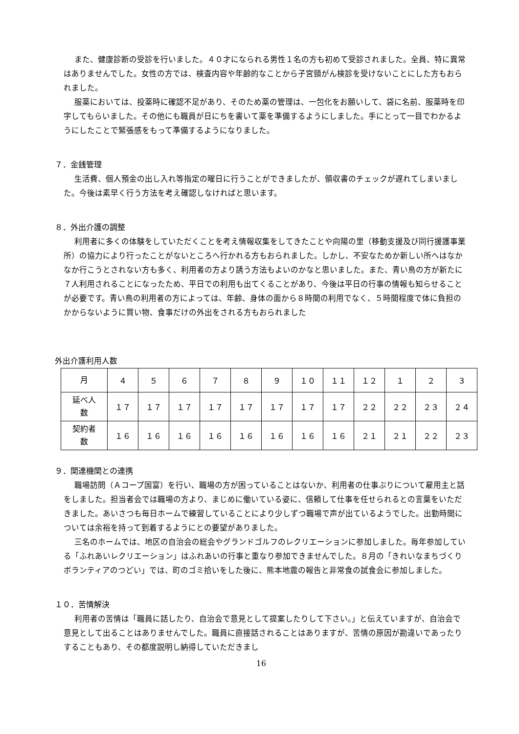また、健康診断の受診を行いました。４０才になられる男性１名の方も初めて受診されました。全員、特に異常はありませんでした。女性の方では、検査内容や年齢的なことから子宮頸がん検診を受けないことにした方もおられました。
服薬においては、投薬時に確認不足があり、そのため薬の管理は、一包化をお願いして、袋に名前、服薬時を印字してもらいました。その他にも職員が日にちを書いて薬を準備するようにしました。手にとって一目でわかるようにしたことで緊張感をもって準備するようになりました。
７．金銭管理
生活費、個人預金の出し入れ等指定の曜日に行うことができましたが、領収書のチェックが遅れてしまいました。今後は素早く行う方法を考え確認しなければと思います。
８．外出介護の調整
利用者に多くの体験をしていただくことを考え情報収集をしてきたことや向陽の里（移動支援及び同行援護事業所）の協力により行ったことがないところへ行かれる方もおられました。しかし、不安なためか新しい所へはなかなか行こうとされない方も多く、利用者の方より誘う方法もよいのかなと思いました。また、青い鳥の方が新たに７人利用されることになったため、平日での利用も出てくることがあり、今後は平日の行事の情報も知らせることが必要です。青い鳥の利用者の方によっては、年齢、身体の面から８時間の利用でなく、５時間程度で体に負担のかからないように買い物、食事だけの外出をされる方もおられました
外出介護利用人数
| 月 | ４ | ５ | ６ | ７ | ８ | ９ | １０ | １１ | １２ | １ | ２ | ３ |
| 延べ人 数 | １７ | １７ | １７ | １７ | １７ | １７ | １７ | １７ | ２２ | ２２ | ２３ | ２４ |
| 契約者 数 | １６ | １６ | １６ | １６ | １６ | １６ | １６ | １６ | ２１ | ２１ | ２２ | ２３ |
９．関連機関との連携
職場訪問（Ａコープ国富）を行い、職場の方が困っていることはないか、利用者の仕事ぶりについて雇用主と話をしました。担当者会では職場の方より、まじめに働いている姿に、信頼して仕事を任せられるとの言葉をいただきました。あいさつも毎日ホームで練習していることにより少しずつ職場で声が出ているようでした。出勤時間については余裕を持って到着するようにとの要望がありました。
三名のホームでは、地区の自治会の総会やグランドゴルフのレクリエーションに参加しました。毎年参加している「ふれあいレクリエーション」はふれあいの行事と重なり参加できませんでした。８月の「きれいなまちづくりボランティアのつどい」では、町のゴミ拾いをした後に、熊本地震の報告と非常食の試食会に参加しました。
１０．苦情解決
利用者の苦情は「職員に話したり、自治会で意見として提案したりして下さい。」と伝えていますが、自治会で意見として出ることはありませんでした。職員に直接話されることはありますが、苦情の原因が勘違いであったりすることもあり、その都度説明し納得していただきまし
16